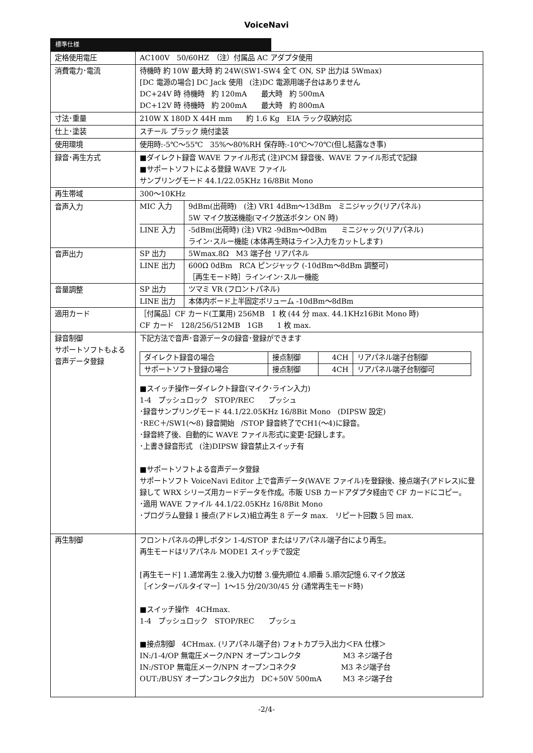VoiceNavi
標準仕様
| 定格使用電圧 | AC100V 50/60HZ （注）付属品 AC アダプタ使用 |
| 消費電力･電流 | 待機時 約 10W 最大時 約 24W(SW1-SW4 全て ON, SP 出力は 5Wmax) [DC 電源の場合] DC Jack 使用 (注)DC 電源用端子台はありません DC+24V 時 待機時 約 120mA 最大時 約 500mA DC+12V 時 待機時 約 200mA 最大時 約 800mA |
| 寸法･重量 | 210W X 180D X 44H mm 約 1.6 Kg EIA ラック収納対応 |
| 仕上･塗装 | スチール ブラック 焼付塗装 |
| 使用環境 | 使用時:-5℃～55℃ 35%～80%RH 保存時:-10℃～70℃(但し結露なき事) |
| 録音･再生方式 | ■ダイレクト録音 WAVE ファイル形式 (注)PCM 録音後、WAVE ファイル形式で記録 ■サポートソフトによる登録 WAVE ファイル サンプリングモード 44.1/22.05KHz 16/8Bit Mono |
| 再生帯域 | 300～10KHz |
| 音声入力 | / MIC 入力 / 9dBm(出荷時) (注) VR1 4dBm～13dBm ミニジャック(リアパネル) 5W マイク放送機能(マイク放送ボタン ON 時) / / LINE 入力 / -5dBm(出荷時) (注) VR2 -9dBm～0dBm ミニジャック(リアパネル) ライン･スルー機能 (本体再生時はライン入力をカットします) / |
| 音声出力 | / SP 出力 / 5Wmax.8Ω M3 端子台 リアパネル / / LINE 出力 / 600Ω 0dBm RCA ピンジャック (-10dBm～8dBm 調整可) ［再生モード時］ラインイン･スルー機能 / |
| 音量調整 | / SP 出力 / ツマミ VR (フロントパネル) / / LINE 出力 / 本体内ボード上半固定ボリューム -10dBm～8dBm / |
| 適用カード | ［付属品］CF カード(工業用) 256MB 1 枚 (44 分 max. 44.1KHz16Bit Mono 時) CF カード 128/256/512MB 1GB 1 枚 max. |
| 録音制御 サポートソフトもよる音声データ登録 | 下記方法で音声･音源データの録音･登録ができます / ダイレクト録音の場合 / 接点制御 / 4CH / リアパネル端子台制御 / / サポートソフト登録の場合 / 接点制御 / 4CH / リアパネル端子台制御可 / ■スイッチ操作ーダイレクト録音(マイク･ライン入力) 1-4 プッシュロック STOP/REC プッシュ ･録音サンプリングモード 44.1/22.05KHz 16/8Bit Mono (DIPSW 設定) ･REC＋/SW1(～8) 録音開始 /STOP 録音終了でCH1(～4)に録音。 ･録音終了後、自動的に WAVE ファイル形式に変更･記録します。 ･上書き録音形式 (注)DIPSW 録音禁止スイッチ有 ■サポートソフトよる音声データ登録 サポートソフト VoiceNavi Editor 上で音声データ(WAVE ファイル)を登録後、接点端子(アドレス)に登録して WRX シリーズ用カードデータを作成。市販 USB カードアダプタ経由で CF カードにコピー。 ･適用 WAVE ファイル 44.1/22.05KHz 16/8Bit Mono ･プログラム登録 1 接点(アドレス)組立再生 8 データ max. リピート回数 5 回 max. |
| 再生制御 | フロントパネルの押しボタン 1-4/STOP またはリアパネル端子台により再生。 再生モードはリアパネル MODE1 スイッチで設定 [再生モード] 1.通常再生 2.後入力切替 3.優先順位 4.順番 5.順次記憶 6.マイク放送 ［インターバルタイマー］1～15 分/20/30/45 分 (通常再生モード時) ■スイッチ操作 4CHmax. 1-4 プッシュロック STOP/REC プッシュ ■接点制御 4CHmax. (リアパネル端子台) フォトカプラ入出力＜FA 仕様＞ IN:/1-4/OP 無電圧メーク/NPN オープンコレクタ M3 ネジ端子台 IN:/STOP 無電圧メーク/NPN オープンコネクタ M3 ネジ端子台 OUT:/BUSY オープンコレクタ出力 DC+50V 500mA M3 ネジ端子台 |
-2/4-